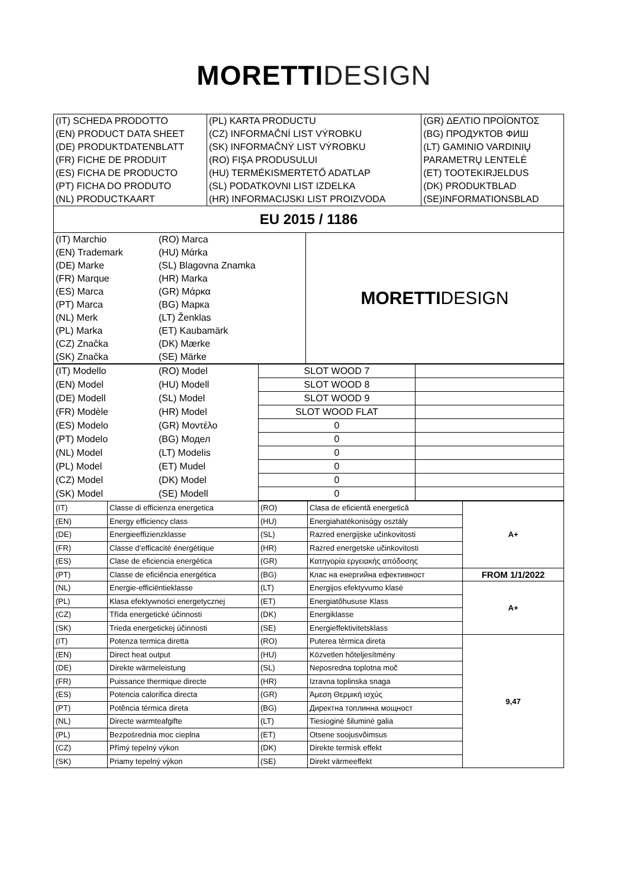MORETTI DESIGN
| (IT) SCHEDA PRODOTTO | (PL) KARTA PRODUCTU | (GR) ΔΕΛΤΙΟ ΠΡΟΪΟΝΤΟΣ |
| (EN) PRODUCT DATA SHEET | (CZ) INFORMAČNÍ LIST VÝROBKU | (BG) ПРОДУКТОВ ФИШ |
| (DE) PRODUKTDATENBLATT | (SK) INFORMAČNÝ LIST VÝROBKU | (LT) GAMINIO VARDINIŲ |
| (FR) FICHE DE PRODUIT | (RO) FIŞA PRODUSULUI | PARAMETRŲ LENTELĖ |
| (ES) FICHA DE PRODUCTO | (HU) TERMÉKISMERTETŐ ADATLAP | (ET) TOOTEKIRJELDUS |
| (PT) FICHA DO PRODUTO | (SL) PODATKOVNI LIST IZDELKA | (DK) PRODUKTBLAD |
| (NL) PRODUCTKAART | (HR) INFORMACIJSKI LIST PROIZVODA | (SE)INFORMATIONSBLAD |
| EU 2015 / 1186 | | |
| (IT) Marchio | (RO) Marca | MORETTI DESIGN |
| (EN) Trademark | (HU) Mάrka | |
| (DE) Marke | (SL) Blagovna Znamka | |
| (FR) Marque | (HR) Marka | |
| (ES) Marca | (GR) Μάρκα | |
| (PT) Marca | (BG) Марка | |
| (NL) Merk | (LT) Ženklas | |
| (PL) Marka | (ET) Kaubamärk | |
| (CZ) Značka | (DK) Mærke | |
| (SK) Značka | (SE) Märke | |
| (IT) Modello | (RO) Model | SLOT WOOD 7 | |
| (EN) Model | (HU) Modell | SLOT WOOD 8 | |
| (DE) Modell | (SL) Model | SLOT WOOD 9 | |
| (FR) Modèle | (HR) Model | SLOT WOOD FLAT | |
| (ES) Modelo | (GR) Μοντέλο | 0 | |
| (PT) Modelo | (BG) Модел | 0 | |
| (NL) Model | (LT) Modelis | 0 | |
| (PL) Model | (ET) Mudel | 0 | |
| (CZ) Model | (DK) Model | 0 | |
| (SK) Model | (SE) Modell | 0 | |
| (IT) | Classe di efficienza energetica | (RO) | Clasa de eficientă energetică | A+ |
| (EN) | Energy efficiency class | (HU) | Energiahatékonisάgy osztály | |
| (DE) | Energieeffizienzklasse | (SL) | Razred energijske učinkovitosti | |
| (FR) | Classe d’efficacité énergétique | (HR) | Razred energetske učinkovitosti | |
| (ES) | Clase de eficiencia energética | (GR) | Κατηγορία εργειακής απόδοσης | |
| (PT) | Classe de eficiência energética | (BG) | Клас на енергийна ефективност | FROM 1/1/2022 |
| (NL) | Energie-efficiëntieklasse | (LT) | Energijos efektyvumo klasė | A+ |
| (PL) | Klasa efektywności energetycznej | (ET) | Energiatõhususe Klass | |
| (CZ) | Třída energetické účinnosti | (DK) | Energiklasse | |
| (SK) | Trieda energetickej účinnosti | (SE) | Energieffektivitetsklass | |
| (IT) | Potenza termica diretta | (RO) | Puterea térmica direta | 9,47 |
| (EN) | Direct heat output | (HU) | Közvetlen hőteljesítmény | |
| (DE) | Direkte wärmeleistung | (SL) | Neposredna toplotna moč | |
| (FR) | Puissance thermique directe | (HR) | Izravna toplinska snaga | |
| (ES) | Potencia calorifica directa | (GR) | Άμεση Θερμική ισχύς | |
| (PT) | Potência térmica direta | (BG) | Директна топлинна мощност | |
| (NL) | Directe warmteafgifte | (LT) | Tiesioginė šiluminė galia | |
| (PL) | Bezpośrednia moc cieplna | (ET) | Otsene soojusvõimsus | |
| (CZ) | Přímý tepelný výkon | (DK) | Direkte termisk effekt | |
| (SK) | Priamy tepelný výkon | (SE) | Direkt värmeeffekt | |